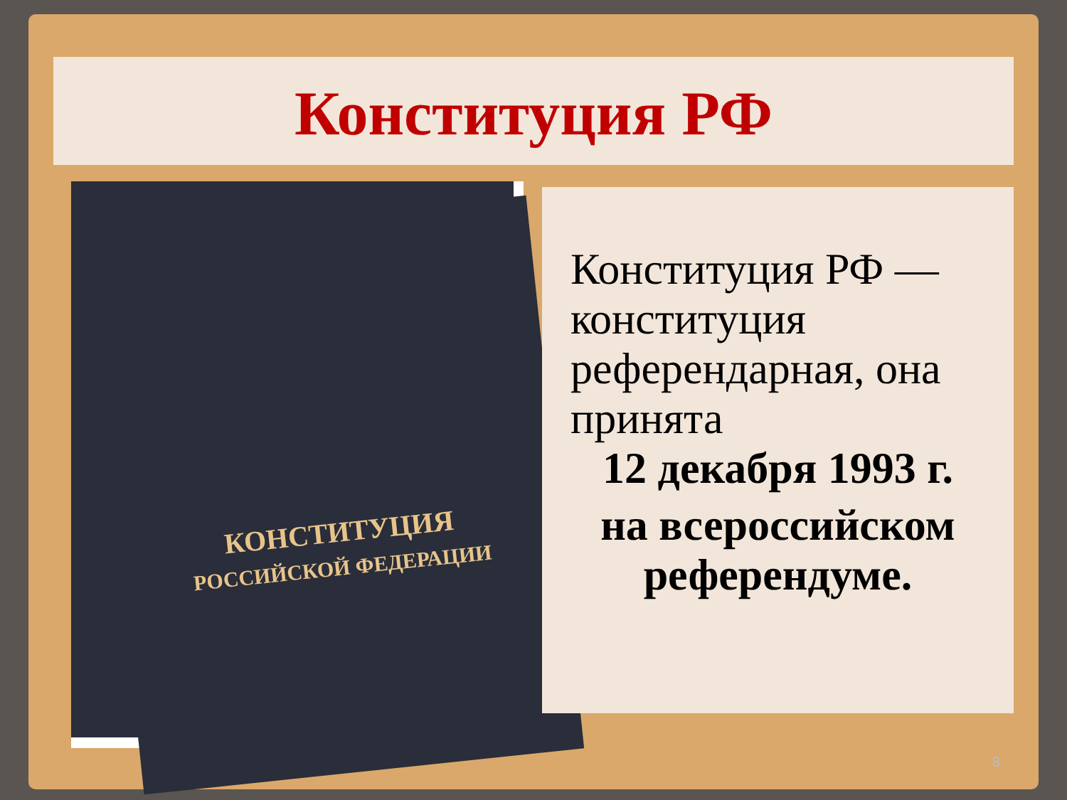Конституция РФ
КОНСТИТУЦИЯ
РОССИЙСКОЙ ФЕДЕРАЦИИ
Конституция РФ — конституция референдарная, она принята
12 декабря 1993 г.
на всероссийском референдуме.
8